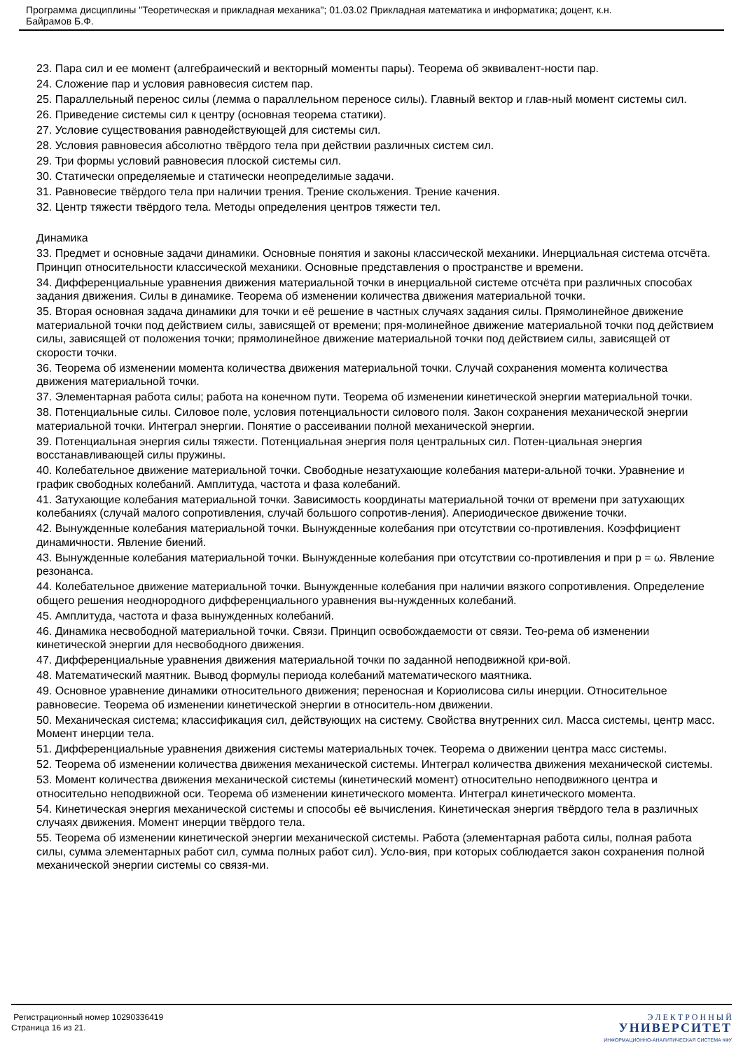Программа дисциплины "Теоретическая и прикладная механика"; 01.03.02 Прикладная математика и информатика; доцент, к.н.
Байрамов Б.Ф.
23. Пара сил и ее момент (алгебраический и векторный моменты пары). Теорема об эквивалент-ности пар.
24. Сложение пар и условия равновесия систем пар.
25. Параллельный перенос силы (лемма о параллельном переносе силы). Главный вектор и глав-ный момент системы сил.
26. Приведение системы сил к центру (основная теорема статики).
27. Условие существования равнодействующей для системы сил.
28. Условия равновесия абсолютно твёрдого тела при действии различных систем сил.
29. Три формы условий равновесия плоской системы сил.
30. Статически определяемые и статически неопределимые задачи.
31. Равновесие твёрдого тела при наличии трения. Трение скольжения. Трение качения.
32. Центр тяжести твёрдого тела. Методы определения центров тяжести тел.
Динамика
33. Предмет и основные задачи динамики. Основные понятия и законы классической механики. Инерциальная система отсчёта. Принцип относительности классической механики. Основные представления о пространстве и времени.
34. Дифференциальные уравнения движения материальной точки в инерциальной системе отсчёта при различных способах задания движения. Силы в динамике. Теорема об изменении количества движения материальной точки.
35. Вторая основная задача динамики для точки и её решение в частных случаях задания силы. Прямолинейное движение материальной точки под действием силы, зависящей от времени; пря-молинейное движение материальной точки под действием силы, зависящей от положения точки; прямолинейное движение материальной точки под действием силы, зависящей от скорости точки.
36. Теорема об изменении момента количества движения материальной точки. Случай сохранения момента количества движения материальной точки.
37. Элементарная работа силы; работа на конечном пути. Теорема об изменении кинетической энергии материальной точки.
38. Потенциальные силы. Силовое поле, условия потенциальности силового поля. Закон сохранения механической энергии материальной точки. Интеграл энергии. Понятие о рассеивании полной механической энергии.
39. Потенциальная энергия силы тяжести. Потенциальная энергия поля центральных сил. Потен-циальная энергия восстанавливающей силы пружины.
40. Колебательное движение материальной точки. Свободные незатухающие колебания матери-альной точки. Уравнение и график свободных колебаний. Амплитуда, частота и фаза колебаний.
41. Затухающие колебания материальной точки. Зависимость координаты материальной точки от времени при затухающих колебаниях (случай малого сопротивления, случай большого сопротив-ления). Апериодическое движение точки.
42. Вынужденные колебания материальной точки. Вынужденные колебания при отсутствии со-противления. Коэффициент динамичности. Явление биений.
43. Вынужденные колебания материальной точки. Вынужденные колебания при отсутствии со-противления и при p = ω. Явление резонанса.
44. Колебательное движение материальной точки. Вынужденные колебания при наличии вязкого сопротивления. Определение общего решения неоднородного дифференциального уравнения вы-нужденных колебаний.
45. Амплитуда, частота и фаза вынужденных колебаний.
46. Динамика несвободной материальной точки. Связи. Принцип освобождаемости от связи. Тео-рема об изменении кинетической энергии для несвободного движения.
47. Дифференциальные уравнения движения материальной точки по заданной неподвижной кри-вой.
48. Математический маятник. Вывод формулы периода колебаний математического маятника.
49. Основное уравнение динамики относительного движения; переносная и Кориолисова силы инерции. Относительное равновесие. Теорема об изменении кинетической энергии в относитель-ном движении.
50. Механическая система; классификация сил, действующих на систему. Свойства внутренних сил. Масса системы, центр масс. Момент инерции тела.
51. Дифференциальные уравнения движения системы материальных точек. Теорема о движении центра масс системы.
52. Теорема об изменении количества движения механической системы. Интеграл количества движения механической системы.
53. Момент количества движения механической системы (кинетический момент) относительно неподвижного центра и относительно неподвижной оси. Теорема об изменении кинетического момента. Интеграл кинетического момента.
54. Кинетическая энергия механической системы и способы её вычисления. Кинетическая энергия твёрдого тела в различных случаях движения. Момент инерции твёрдого тела.
55. Теорема об изменении кинетической энергии механической системы. Работа (элементарная работа силы, полная работа силы, сумма элементарных работ сил, сумма полных работ сил). Усло-вия, при которых соблюдается закон сохранения полной механической энергии системы со связя-ми.
Регистрационный номер 10290336419
Страница 16 из 21.
Э Л Е К Т Р О Н Н Ы Й
УНИВЕРСИТЕТ
ИНФОРМАЦИОННО-АНАЛИТИЧЕСКАЯ СИСТЕМА КФУ